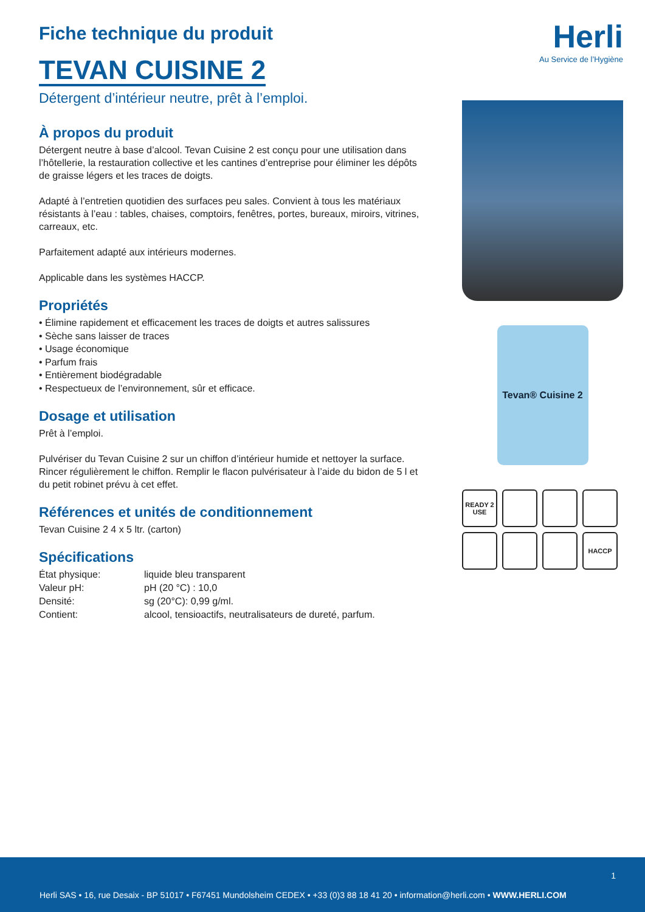Fiche technique du produit
TEVAN CUISINE 2
Détergent d’intérieur neutre, prêt à l’emploi.
À propos du produit
Détergent neutre à base d’alcool. Tevan Cuisine 2 est conçu pour une utilisation dans l’hôtellerie, la restauration collective et les cantines d’entreprise pour éliminer les dépôts de graisse légers et les traces de doigts.
Adapté à l’entretien quotidien des surfaces peu sales. Convient à tous les matériaux résistants à l’eau : tables, chaises, comptoirs, fenêtres, portes, bureaux, miroirs, vitrines, carreaux, etc.
Parfaitement adapté aux intérieurs modernes.
Applicable dans les systèmes HACCP.
Propriétés
• Élimine rapidement et efficacement les traces de doigts et autres salissures
• Sèche sans laisser de traces
• Usage économique
• Parfum frais
• Entièrement biodégradable
• Respectueux de l’environnement, sûr et efficace.
Dosage et utilisation
Prêt à l’emploi.
Pulvériser du Tevan Cuisine 2 sur un chiffon d’intérieur humide et nettoyer la surface. Rincer régulièrement le chiffon. Remplir le flacon pulvérisateur à l’aide du bidon de 5 l et du petit robinet prévu à cet effet.
Références et unités de conditionnement
Tevan Cuisine 2 4 x 5 ltr. (carton)
Spécifications
| État physique: | liquide bleu transparent |
| Valeur pH: | pH (20 °C) : 10,0 |
| Densité: | sg (20°C): 0,99 g/ml. |
| Contient: | alcool, tensioactifs, neutralisateurs de dureté, parfum. |
Herli
Au Service de l’Hygiène
Tevan® Cuisine 2
READY 2 USE
HACCP
1
Herli SAS • 16, rue Desaix - BP 51017 • F67451 Mundolsheim CEDEX • +33 (0)3 88 18 41 20 • information@herli.com • WWW.HERLI.COM